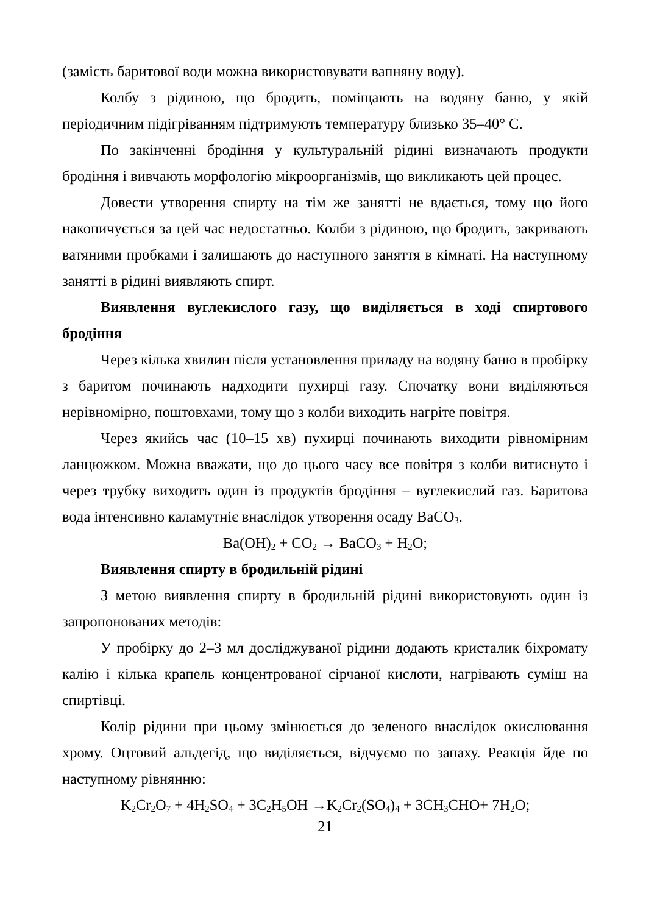(замість баритової води можна використовувати вапняну воду).
Колбу з рідиною, що бродить, поміщають на водяну баню, у якій періодичним підігріванням підтримують температуру близько 35–40° С.
По закінченні бродіння у культуральній рідині визначають продукти бродіння і вивчають морфологію мікроорганізмів, що викликають цей процес.
Довести утворення спирту на тім же занятті не вдається, тому що його накопичується за цей час недостатньо. Колби з рідиною, що бродить, закривають ватяними пробками і залишають до наступного заняття в кімнаті. На наступному занятті в рідині виявляють спирт.
Виявлення вуглекислого газу, що виділяється в ході спиртового бродіння
Через кілька хвилин після установлення приладу на водяну баню в пробірку з баритом починають надходити пухирці газу. Спочатку вони виділяються нерівномірно, поштовхами, тому що з колби виходить нагріте повітря.
Через якийсь час (10–15 хв) пухирці починають виходити рівномірним ланцюжком. Можна вважати, що до цього часу все повітря з колби витиснуто і через трубку виходить один із продуктів бродіння – вуглекислий газ. Баритова вода інтенсивно каламутніє внаслідок утворення осаду BaCO<sub>3</sub>.
Ba(OH)<sub>2</sub> + CO<sub>2</sub> → BaCO<sub>3</sub> + H<sub>2</sub>O;
Виявлення спирту в бродильній рідині
З метою виявлення спирту в бродильній рідині використовують один із запропонованих методів:
У пробірку до 2–3 мл досліджуваної рідини додають кристалик біхромату калію і кілька крапель концентрованої сірчаної кислоти, нагрівають суміш на спиртівці.
Колір рідини при цьому змінюється до зеленого внаслідок окислювання хрому. Оцтовий альдегід, що виділяється, відчуємо по запаху. Реакція йде по наступному рівнянню:
K<sub>2</sub>Cr<sub>2</sub>O<sub>7</sub> + 4H<sub>2</sub>SO<sub>4</sub> + 3C<sub>2</sub>H<sub>5</sub>OH →K<sub>2</sub>Cr<sub>2</sub>(SO<sub>4</sub>)<sub>4</sub> + 3CH<sub>3</sub>CHO+ 7H<sub>2</sub>O;
21